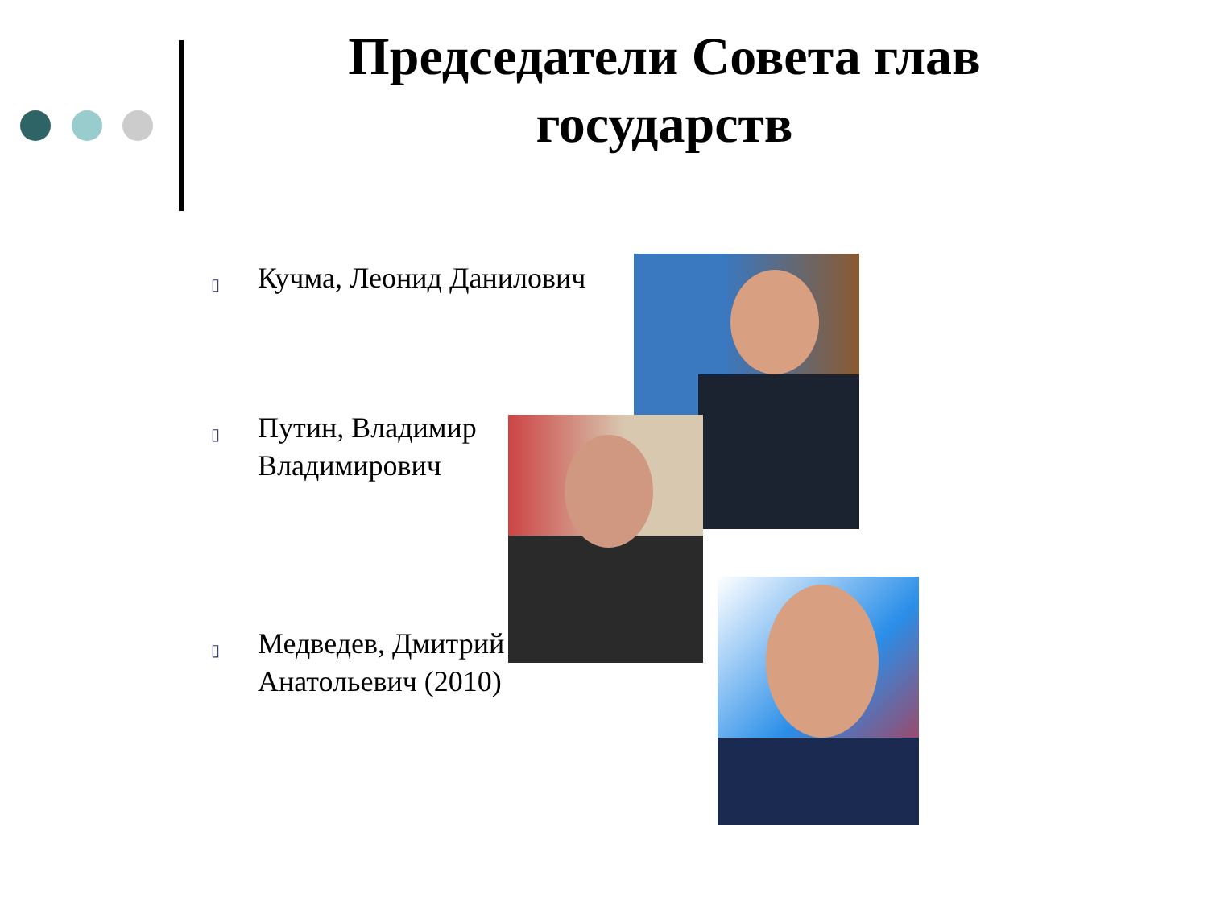Председатели Совета глав государств
▯ Кучма, Леонид Данилович
▯ Путин, Владимир
Владимирович
▯ Медведев, Дмитрий
Анатольевич (2010)